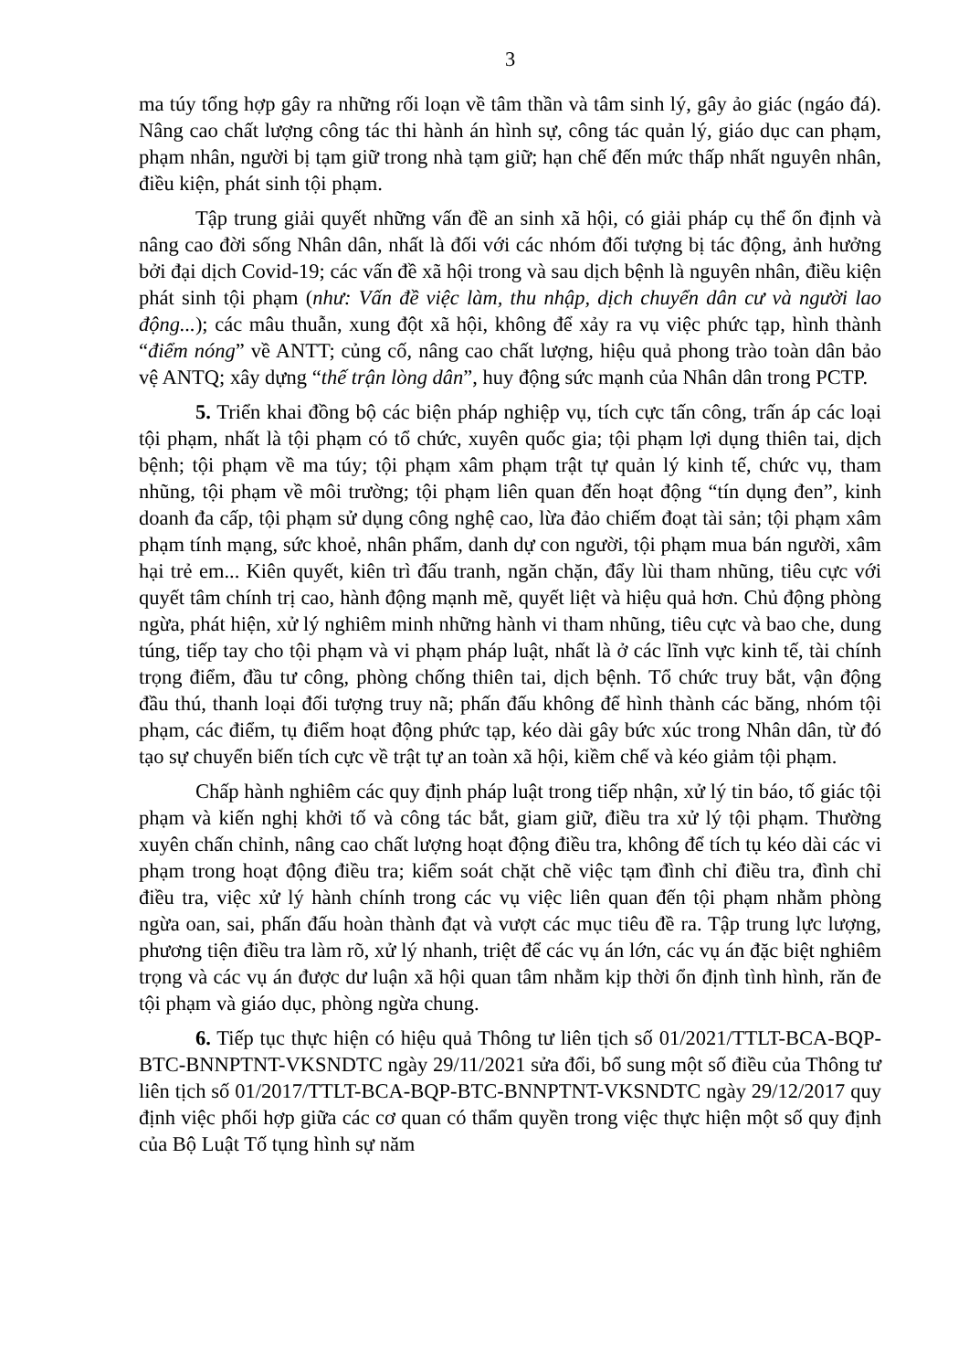3
ma túy tổng hợp gây ra những rối loạn về tâm thần và tâm sinh lý, gây ảo giác (ngáo đá). Nâng cao chất lượng công tác thi hành án hình sự, công tác quản lý, giáo dục can phạm, phạm nhân, người bị tạm giữ trong nhà tạm giữ; hạn chế đến mức thấp nhất nguyên nhân, điều kiện, phát sinh tội phạm.
Tập trung giải quyết những vấn đề an sinh xã hội, có giải pháp cụ thể ổn định và nâng cao đời sống Nhân dân, nhất là đối với các nhóm đối tượng bị tác động, ảnh hưởng bởi đại dịch Covid-19; các vấn đề xã hội trong và sau dịch bệnh là nguyên nhân, điều kiện phát sinh tội phạm (như: Vấn đề việc làm, thu nhập, dịch chuyển dân cư và người lao động...); các mâu thuẫn, xung đột xã hội, không để xảy ra vụ việc phức tạp, hình thành “điểm nóng” về ANTT; củng cố, nâng cao chất lượng, hiệu quả phong trào toàn dân bảo vệ ANTQ; xây dựng “thế trận lòng dân”, huy động sức mạnh của Nhân dân trong PCTP.
5. Triển khai đồng bộ các biện pháp nghiệp vụ, tích cực tấn công, trấn áp các loại tội phạm, nhất là tội phạm có tổ chức, xuyên quốc gia; tội phạm lợi dụng thiên tai, dịch bệnh; tội phạm về ma túy; tội phạm xâm phạm trật tự quản lý kinh tế, chức vụ, tham nhũng, tội phạm về môi trường; tội phạm liên quan đến hoạt động “tín dụng đen”, kinh doanh đa cấp, tội phạm sử dụng công nghệ cao, lừa đảo chiếm đoạt tài sản; tội phạm xâm phạm tính mạng, sức khoẻ, nhân phẩm, danh dự con người, tội phạm mua bán người, xâm hại trẻ em... Kiên quyết, kiên trì đấu tranh, ngăn chặn, đẩy lùi tham nhũng, tiêu cực với quyết tâm chính trị cao, hành động mạnh mẽ, quyết liệt và hiệu quả hơn. Chủ động phòng ngừa, phát hiện, xử lý nghiêm minh những hành vi tham nhũng, tiêu cực và bao che, dung túng, tiếp tay cho tội phạm và vi phạm pháp luật, nhất là ở các lĩnh vực kinh tế, tài chính trọng điểm, đầu tư công, phòng chống thiên tai, dịch bệnh. Tổ chức truy bắt, vận động đầu thú, thanh loại đối tượng truy nã; phấn đấu không để hình thành các băng, nhóm tội phạm, các điểm, tụ điểm hoạt động phức tạp, kéo dài gây bức xúc trong Nhân dân, từ đó tạo sự chuyển biến tích cực về trật tự an toàn xã hội, kiềm chế và kéo giảm tội phạm.
Chấp hành nghiêm các quy định pháp luật trong tiếp nhận, xử lý tin báo, tố giác tội phạm và kiến nghị khởi tố và công tác bắt, giam giữ, điều tra xử lý tội phạm. Thường xuyên chấn chỉnh, nâng cao chất lượng hoạt động điều tra, không để tích tụ kéo dài các vi phạm trong hoạt động điều tra; kiểm soát chặt chẽ việc tạm đình chỉ điều tra, đình chỉ điều tra, việc xử lý hành chính trong các vụ việc liên quan đến tội phạm nhằm phòng ngừa oan, sai, phấn đấu hoàn thành đạt và vượt các mục tiêu đề ra. Tập trung lực lượng, phương tiện điều tra làm rõ, xử lý nhanh, triệt để các vụ án lớn, các vụ án đặc biệt nghiêm trọng và các vụ án được dư luận xã hội quan tâm nhằm kịp thời ổn định tình hình, răn đe tội phạm và giáo dục, phòng ngừa chung.
6. Tiếp tục thực hiện có hiệu quả Thông tư liên tịch số 01/2021/TTLT-BCA-BQP-BTC-BNNPTNT-VKSNDTC ngày 29/11/2021 sửa đổi, bổ sung một số điều của Thông tư liên tịch số 01/2017/TTLT-BCA-BQP-BTC-BNNPTNT-VKSNDTC ngày 29/12/2017 quy định việc phối hợp giữa các cơ quan có thẩm quyền trong việc thực hiện một số quy định của Bộ Luật Tố tụng hình sự năm